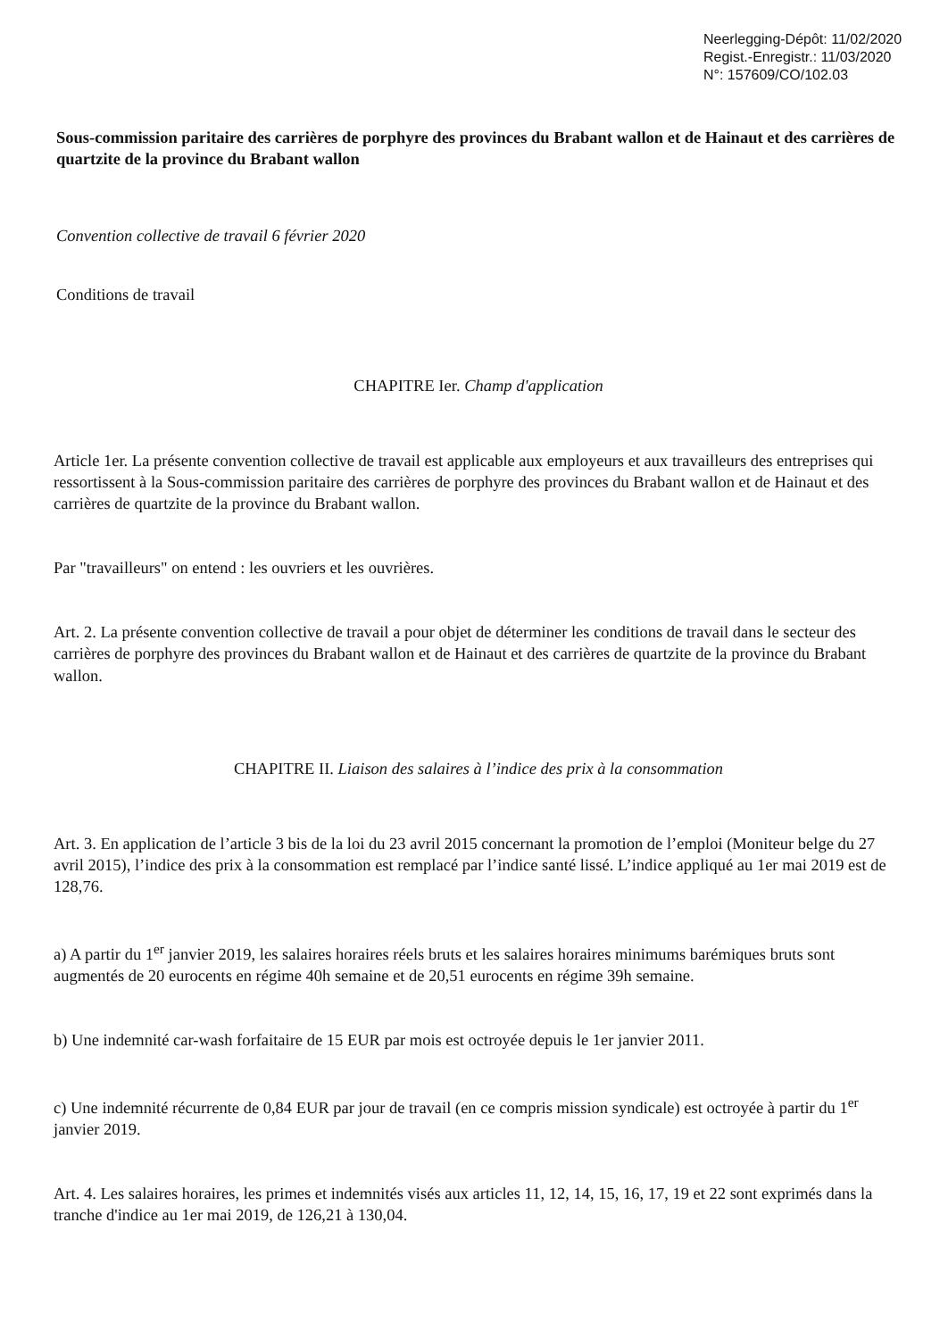Neerlegging-Dépôt: 11/02/2020
Regist.-Enregistr.: 11/03/2020
N°: 157609/CO/102.03
Sous-commission paritaire des carrières de porphyre des provinces du Brabant wallon et de Hainaut et des carrières de quartzite de la province du Brabant wallon
Convention collective de travail 6 février 2020
Conditions de travail
CHAPITRE Ier. Champ d'application
Article 1er. La présente convention collective de travail est applicable aux employeurs et aux travailleurs des entreprises qui ressortissent à la Sous-commission paritaire des carrières de porphyre des provinces du Brabant wallon et de Hainaut et des carrières de quartzite de la province du Brabant wallon.
Par "travailleurs" on entend : les ouvriers et les ouvrières.
Art. 2. La présente convention collective de travail a pour objet de déterminer les conditions de travail dans le secteur des carrières de porphyre des provinces du Brabant wallon et de Hainaut et des carrières de quartzite de la province du Brabant wallon.
CHAPITRE II. Liaison des salaires à l’indice des prix à la consommation
Art. 3. En application de l’article 3 bis de la loi du 23 avril 2015 concernant la promotion de l’emploi (Moniteur belge du 27 avril 2015), l’indice des prix à la consommation est remplacé par l’indice santé lissé. L’indice appliqué au 1er mai 2019 est de 128,76.
a) A partir du 1<sup>er</sup> janvier 2019, les salaires horaires réels bruts et les salaires horaires minimums barémiques bruts sont augmentés de 20 eurocents en régime 40h semaine et de 20,51 eurocents en régime 39h semaine.
b) Une indemnité car-wash forfaitaire de 15 EUR par mois est octroyée depuis le 1er janvier 2011.
c) Une indemnité récurrente de 0,84 EUR par jour de travail (en ce compris mission syndicale) est octroyée à partir du 1<sup>er</sup> janvier 2019.
Art. 4. Les salaires horaires, les primes et indemnités visés aux articles 11, 12, 14, 15, 16, 17, 19 et 22 sont exprimés dans la tranche d'indice au 1er mai 2019, de 126,21 à 130,04.